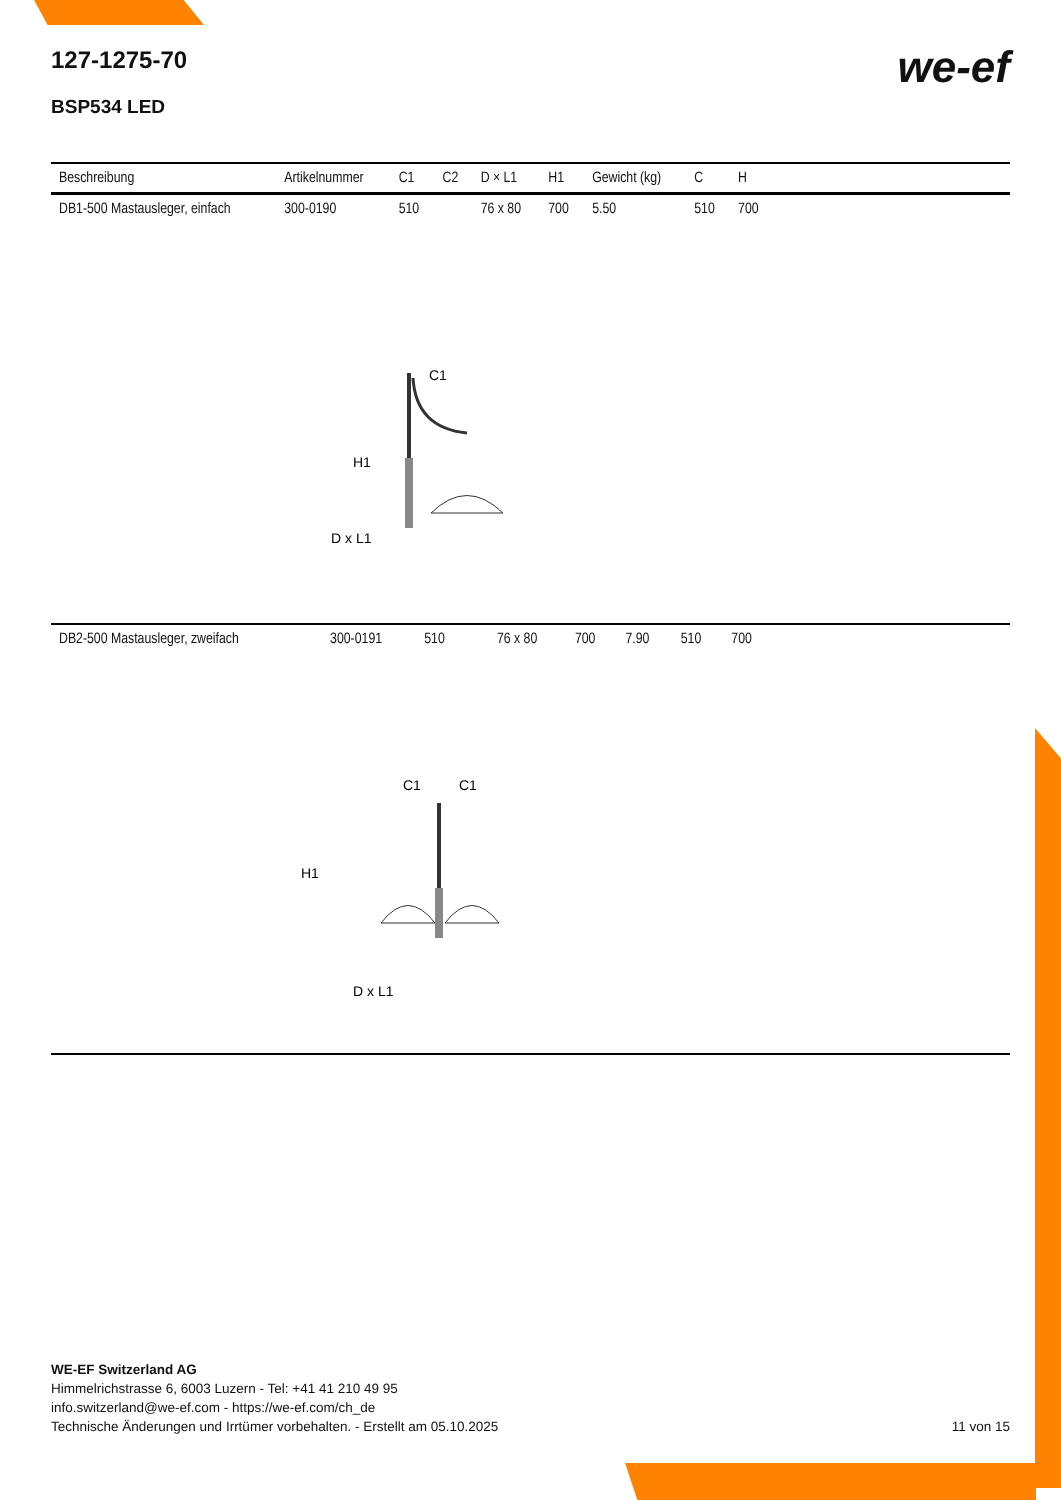we-ef
127-1275-70
BSP534 LED
| Beschreibung | Artikelnummer | C1 | C2 | D × L1 | H1 | Gewicht (kg) | C | H | |
| --- | --- | --- | --- | --- | --- | --- | --- | --- | --- |
| DB1-500 Mastausleger, einfach | 300-0190 | 510 | | 76 x 80 | 700 | 5.50 | 510 | 700 | |
C1
H1
D x L1
| DB2-500 Mastausleger, zweifach | 300-0191 | 510 | | 76 x 80 | 700 | 7.90 | 510 | 700 | |
C1
C1
H1
D x L1
WE-EF Switzerland AG
Himmelrichstrasse 6, 6003 Luzern - Tel: +41 41 210 49 95
info.switzerland@we-ef.com - https://we-ef.com/ch_de
Technische Änderungen und Irrtümer vorbehalten. - Erstellt am 05.10.2025 11 von 15